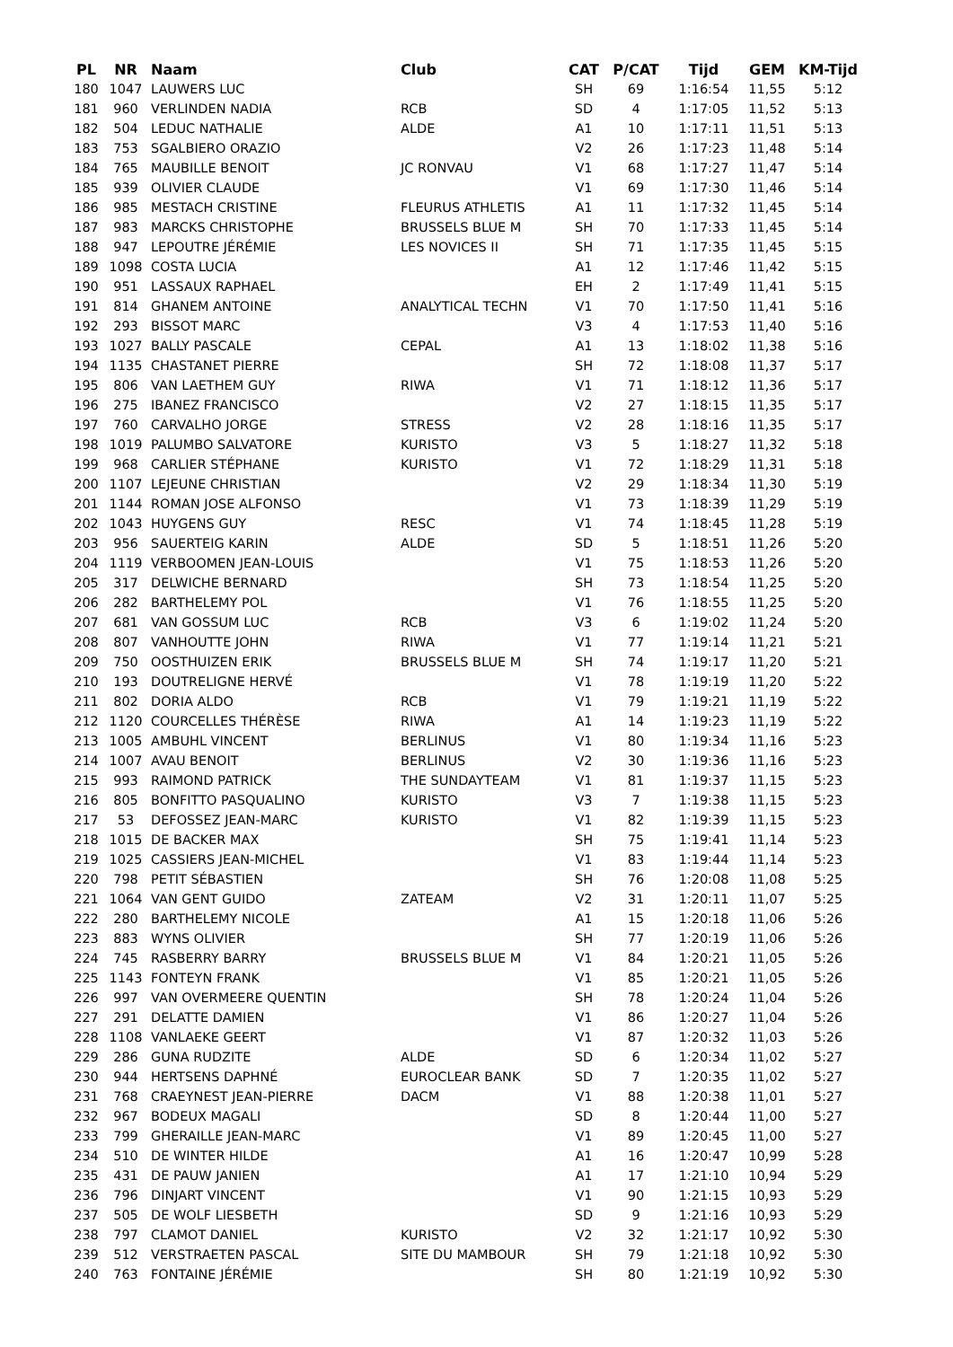| PL | NR | Naam | Club | CAT | P/CAT | Tijd | GEM | KM-Tijd |
| --- | --- | --- | --- | --- | --- | --- | --- | --- |
| 180 | 1047 | LAUWERS LUC | | SH | 69 | 1:16:54 | 11,55 | 5:12 |
| 181 | 960 | VERLINDEN NADIA | RCB | SD | 4 | 1:17:05 | 11,52 | 5:13 |
| 182 | 504 | LEDUC NATHALIE | ALDE | A1 | 10 | 1:17:11 | 11,51 | 5:13 |
| 183 | 753 | SGALBIERO ORAZIO | | V2 | 26 | 1:17:23 | 11,48 | 5:14 |
| 184 | 765 | MAUBILLE BENOIT | JC RONVAU | V1 | 68 | 1:17:27 | 11,47 | 5:14 |
| 185 | 939 | OLIVIER CLAUDE | | V1 | 69 | 1:17:30 | 11,46 | 5:14 |
| 186 | 985 | MESTACH CRISTINE | FLEURUS ATHLETIS | A1 | 11 | 1:17:32 | 11,45 | 5:14 |
| 187 | 983 | MARCKS CHRISTOPHE | BRUSSELS BLUE M | SH | 70 | 1:17:33 | 11,45 | 5:14 |
| 188 | 947 | LEPOUTRE JÉRÉMIE | LES NOVICES II | SH | 71 | 1:17:35 | 11,45 | 5:15 |
| 189 | 1098 | COSTA LUCIA | | A1 | 12 | 1:17:46 | 11,42 | 5:15 |
| 190 | 951 | LASSAUX RAPHAEL | | EH | 2 | 1:17:49 | 11,41 | 5:15 |
| 191 | 814 | GHANEM ANTOINE | ANALYTICAL TECHN | V1 | 70 | 1:17:50 | 11,41 | 5:16 |
| 192 | 293 | BISSOT MARC | | V3 | 4 | 1:17:53 | 11,40 | 5:16 |
| 193 | 1027 | BALLY PASCALE | CEPAL | A1 | 13 | 1:18:02 | 11,38 | 5:16 |
| 194 | 1135 | CHASTANET PIERRE | | SH | 72 | 1:18:08 | 11,37 | 5:17 |
| 195 | 806 | VAN LAETHEM GUY | RIWA | V1 | 71 | 1:18:12 | 11,36 | 5:17 |
| 196 | 275 | IBANEZ FRANCISCO | | V2 | 27 | 1:18:15 | 11,35 | 5:17 |
| 197 | 760 | CARVALHO JORGE | STRESS | V2 | 28 | 1:18:16 | 11,35 | 5:17 |
| 198 | 1019 | PALUMBO SALVATORE | KURISTO | V3 | 5 | 1:18:27 | 11,32 | 5:18 |
| 199 | 968 | CARLIER STÉPHANE | KURISTO | V1 | 72 | 1:18:29 | 11,31 | 5:18 |
| 200 | 1107 | LEJEUNE CHRISTIAN | | V2 | 29 | 1:18:34 | 11,30 | 5:19 |
| 201 | 1144 | ROMAN JOSE ALFONSO | | V1 | 73 | 1:18:39 | 11,29 | 5:19 |
| 202 | 1043 | HUYGENS GUY | RESC | V1 | 74 | 1:18:45 | 11,28 | 5:19 |
| 203 | 956 | SAUERTEIG KARIN | ALDE | SD | 5 | 1:18:51 | 11,26 | 5:20 |
| 204 | 1119 | VERBOOMEN JEAN-LOUIS | | V1 | 75 | 1:18:53 | 11,26 | 5:20 |
| 205 | 317 | DELWICHE BERNARD | | SH | 73 | 1:18:54 | 11,25 | 5:20 |
| 206 | 282 | BARTHELEMY POL | | V1 | 76 | 1:18:55 | 11,25 | 5:20 |
| 207 | 681 | VAN GOSSUM LUC | RCB | V3 | 6 | 1:19:02 | 11,24 | 5:20 |
| 208 | 807 | VANHOUTTE JOHN | RIWA | V1 | 77 | 1:19:14 | 11,21 | 5:21 |
| 209 | 750 | OOSTHUIZEN ERIK | BRUSSELS BLUE M | SH | 74 | 1:19:17 | 11,20 | 5:21 |
| 210 | 193 | DOUTRELIGNE HERVÉ | | V1 | 78 | 1:19:19 | 11,20 | 5:22 |
| 211 | 802 | DORIA ALDO | RCB | V1 | 79 | 1:19:21 | 11,19 | 5:22 |
| 212 | 1120 | COURCELLES THÉRÈSE | RIWA | A1 | 14 | 1:19:23 | 11,19 | 5:22 |
| 213 | 1005 | AMBUHL VINCENT | BERLINUS | V1 | 80 | 1:19:34 | 11,16 | 5:23 |
| 214 | 1007 | AVAU BENOIT | BERLINUS | V2 | 30 | 1:19:36 | 11,16 | 5:23 |
| 215 | 993 | RAIMOND PATRICK | THE SUNDAYTEAM | V1 | 81 | 1:19:37 | 11,15 | 5:23 |
| 216 | 805 | BONFITTO PASQUALINO | KURISTO | V3 | 7 | 1:19:38 | 11,15 | 5:23 |
| 217 | 53 | DEFOSSEZ JEAN-MARC | KURISTO | V1 | 82 | 1:19:39 | 11,15 | 5:23 |
| 218 | 1015 | DE BACKER MAX | | SH | 75 | 1:19:41 | 11,14 | 5:23 |
| 219 | 1025 | CASSIERS JEAN-MICHEL | | V1 | 83 | 1:19:44 | 11,14 | 5:23 |
| 220 | 798 | PETIT SÉBASTIEN | | SH | 76 | 1:20:08 | 11,08 | 5:25 |
| 221 | 1064 | VAN GENT GUIDO | ZATEAM | V2 | 31 | 1:20:11 | 11,07 | 5:25 |
| 222 | 280 | BARTHELEMY NICOLE | | A1 | 15 | 1:20:18 | 11,06 | 5:26 |
| 223 | 883 | WYNS OLIVIER | | SH | 77 | 1:20:19 | 11,06 | 5:26 |
| 224 | 745 | RASBERRY BARRY | BRUSSELS BLUE M | V1 | 84 | 1:20:21 | 11,05 | 5:26 |
| 225 | 1143 | FONTEYN FRANK | | V1 | 85 | 1:20:21 | 11,05 | 5:26 |
| 226 | 997 | VAN OVERMEERE QUENTIN | | SH | 78 | 1:20:24 | 11,04 | 5:26 |
| 227 | 291 | DELATTE DAMIEN | | V1 | 86 | 1:20:27 | 11,04 | 5:26 |
| 228 | 1108 | VANLAEKE GEERT | | V1 | 87 | 1:20:32 | 11,03 | 5:26 |
| 229 | 286 | GUNA RUDZITE | ALDE | SD | 6 | 1:20:34 | 11,02 | 5:27 |
| 230 | 944 | HERTSENS DAPHNÉ | EUROCLEAR BANK | SD | 7 | 1:20:35 | 11,02 | 5:27 |
| 231 | 768 | CRAEYNEST JEAN-PIERRE | DACM | V1 | 88 | 1:20:38 | 11,01 | 5:27 |
| 232 | 967 | BODEUX MAGALI | | SD | 8 | 1:20:44 | 11,00 | 5:27 |
| 233 | 799 | GHERAILLE JEAN-MARC | | V1 | 89 | 1:20:45 | 11,00 | 5:27 |
| 234 | 510 | DE WINTER HILDE | | A1 | 16 | 1:20:47 | 10,99 | 5:28 |
| 235 | 431 | DE PAUW JANIEN | | A1 | 17 | 1:21:10 | 10,94 | 5:29 |
| 236 | 796 | DINJART VINCENT | | V1 | 90 | 1:21:15 | 10,93 | 5:29 |
| 237 | 505 | DE WOLF LIESBETH | | SD | 9 | 1:21:16 | 10,93 | 5:29 |
| 238 | 797 | CLAMOT DANIEL | KURISTO | V2 | 32 | 1:21:17 | 10,92 | 5:30 |
| 239 | 512 | VERSTRAETEN PASCAL | SITE DU MAMBOUR | SH | 79 | 1:21:18 | 10,92 | 5:30 |
| 240 | 763 | FONTAINE JÉRÉMIE | | SH | 80 | 1:21:19 | 10,92 | 5:30 |